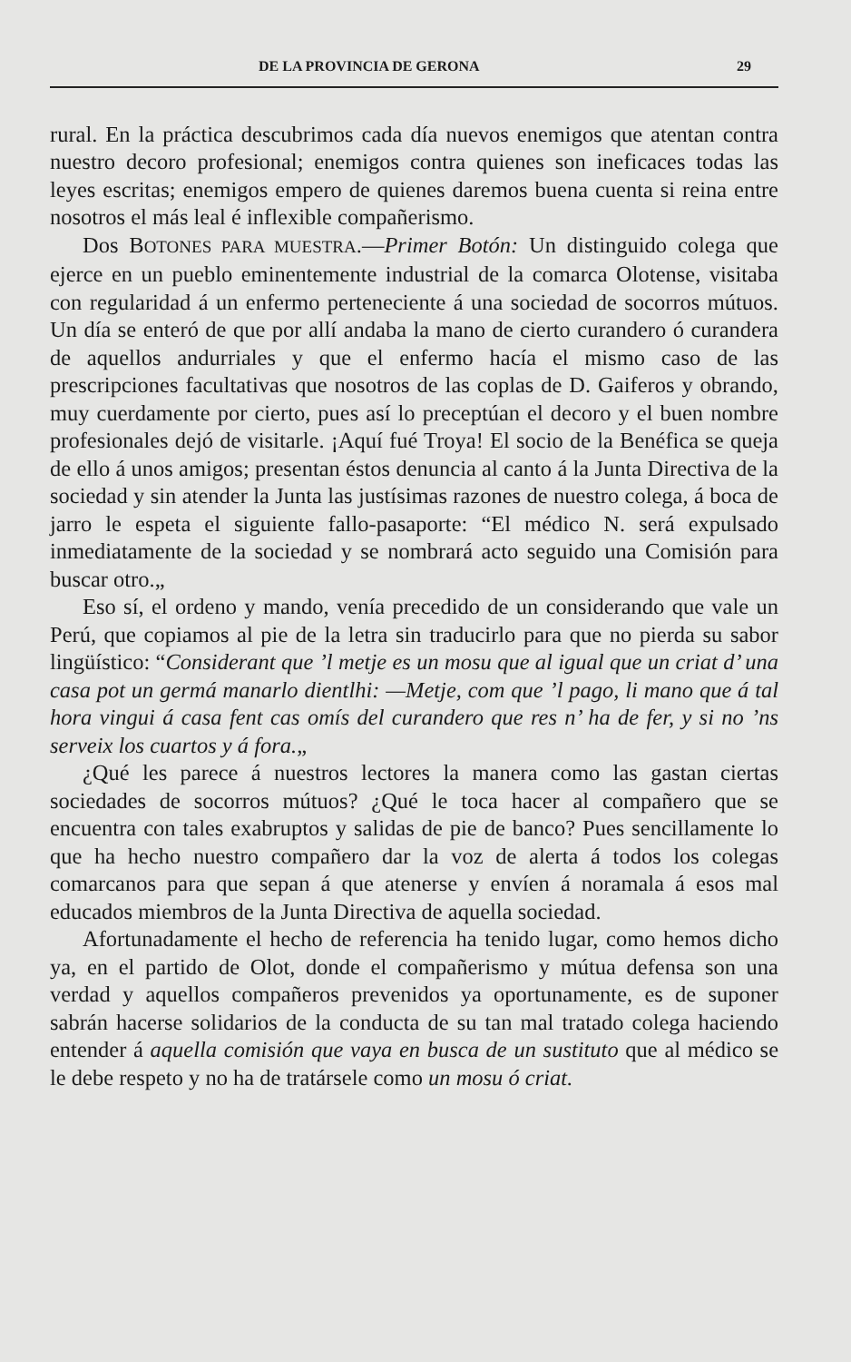DE LA PROVINCIA DE GERONA 29
rural. En la práctica descubrimos cada día nuevos enemigos que atentan contra nuestro decoro profesional; enemigos contra quienes son ineficaces todas las leyes escritas; enemigos empero de quienes daremos buena cuenta si reina entre nosotros el más leal é inflexible compañerismo.
Dos BOTONES PARA MUESTRA.—Primer Botón: Un distinguido colega que ejerce en un pueblo eminentemente industrial de la comarca Olotense, visitaba con regularidad á un enfermo perteneciente á una sociedad de socorros mútuos. Un día se enteró de que por allí andaba la mano de cierto curandero ó curandera de aquellos andurriales y que el enfermo hacía el mismo caso de las prescripciones facultativas que nosotros de las coplas de D. Gaiferos y obrando, muy cuerdamente por cierto, pues así lo preceptúan el decoro y el buen nombre profesionales dejó de visitarle. ¡Aquí fué Troya! El socio de la Benéfica se queja de ello á unos amigos; presentan éstos denuncia al canto á la Junta Directiva de la sociedad y sin atender la Junta las justísimas razones de nuestro colega, á boca de jarro le espeta el siguiente fallo-pasaporte: “El médico N. será expulsado inmediatamente de la sociedad y se nombrará acto seguido una Comisión para buscar otro.„
Eso sí, el ordeno y mando, venía precedido de un considerando que vale un Perú, que copiamos al pie de la letra sin traducirlo para que no pierda su sabor lingüístico: “Considerant que ’l metje es un mosu que al igual que un criat d’ una casa pot un germá manarlo dientlhi: —Metje, com que ’l pago, li mano que á tal hora vingui á casa fent cas omís del curandero que res n’ ha de fer, y si no ’ns serveix los cuartos y á fora.„
¿Qué les parece á nuestros lectores la manera como las gastan ciertas sociedades de socorros mútuos? ¿Qué le toca hacer al compañero que se encuentra con tales exabruptos y salidas de pie de banco? Pues sencillamente lo que ha hecho nuestro compañero dar la voz de alerta á todos los colegas comarcanos para que sepan á que atenerse y envíen á noramala á esos mal educados miembros de la Junta Directiva de aquella sociedad.
Afortunadamente el hecho de referencia ha tenido lugar, como hemos dicho ya, en el partido de Olot, donde el compañerismo y mútua defensa son una verdad y aquellos compañeros prevenidos ya oportunamente, es de suponer sabrán hacerse solidarios de la conducta de su tan mal tratado colega haciendo entender á aquella comisión que vaya en busca de un sustituto que al médico se le debe respeto y no ha de tratársele como un mosu ó criat.